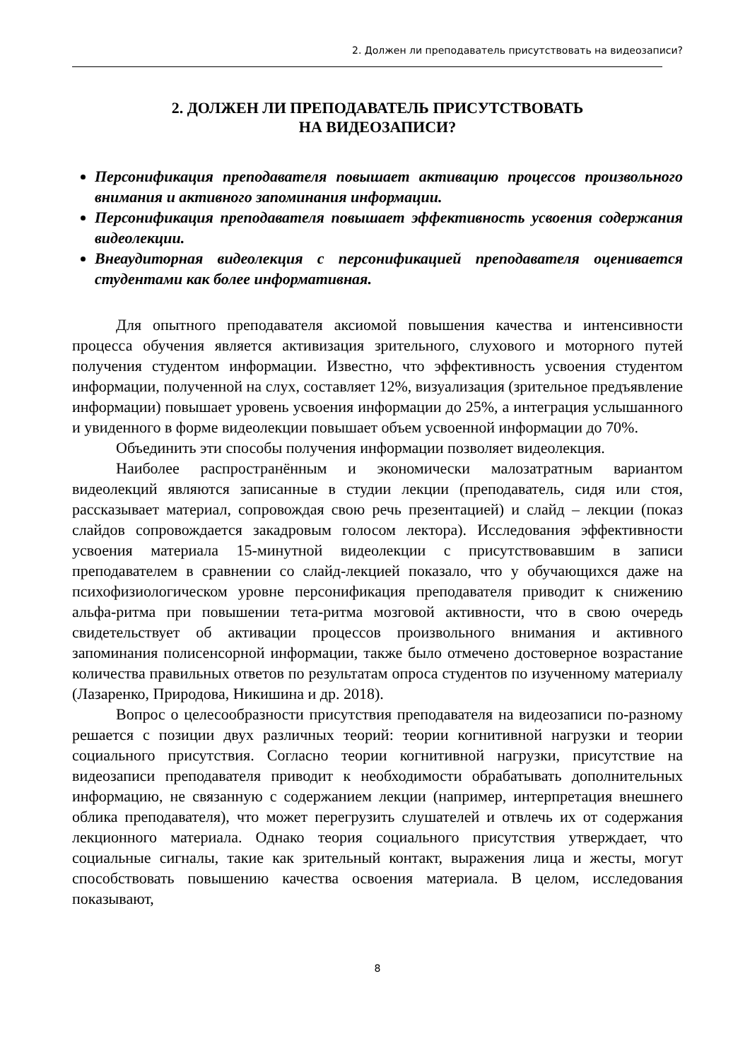2. Должен ли преподаватель присутствовать на видеозаписи?
2. ДОЛЖЕН ЛИ ПРЕПОДАВАТЕЛЬ ПРИСУТСТВОВАТЬ
НА ВИДЕОЗАПИСИ?
Персонификация преподавателя повышает активацию процессов произвольного внимания и активного запоминания информации.
Персонификация преподавателя повышает эффективность усвоения содержания видеолекции.
Внеаудиторная видеолекция с персонификацией преподавателя оценивается студентами как более информативная.
Для опытного преподавателя аксиомой повышения качества и интенсивности процесса обучения является активизация зрительного, слухового и моторного путей получения студентом информации. Известно, что эффективность усвоения студентом информации, полученной на слух, составляет 12%, визуализация (зрительное предъявление информации) повышает уровень усвоения информации до 25%, а интеграция услышанного и увиденного в форме видеолекции повышает объем усвоенной информации до 70%.
Объединить эти способы получения информации позволяет видеолекция.
Наиболее распространённым и экономически малозатратным вариантом видеолекций являются записанные в студии лекции (преподаватель, сидя или стоя, рассказывает материал, сопровождая свою речь презентацией) и слайд – лекции (показ слайдов сопровождается закадровым голосом лектора). Исследования эффективности усвоения материала 15-минутной видеолекции с присутствовавшим в записи преподавателем в сравнении со слайд-лекцией показало, что у обучающихся даже на психофизиологическом уровне персонификация преподавателя приводит к снижению альфа-ритма при повышении тета-ритма мозговой активности, что в свою очередь свидетельствует об активации процессов произвольного внимания и активного запоминания полисенсорной информации, также было отмечено достоверное возрастание количества правильных ответов по результатам опроса студентов по изученному материалу (Лазаренко, Природова, Никишина и др. 2018).
Вопрос о целесообразности присутствия преподавателя на видеозаписи по-разному решается с позиции двух различных теорий: теории когнитивной нагрузки и теории социального присутствия. Согласно теории когнитивной нагрузки, присутствие на видеозаписи преподавателя приводит к необходимости обрабатывать дополнительных информацию, не связанную с содержанием лекции (например, интерпретация внешнего облика преподавателя), что может перегрузить слушателей и отвлечь их от содержания лекционного материала. Однако теория социального присутствия утверждает, что социальные сигналы, такие как зрительный контакт, выражения лица и жесты, могут способствовать повышению качества освоения материала. В целом, исследования показывают,
8